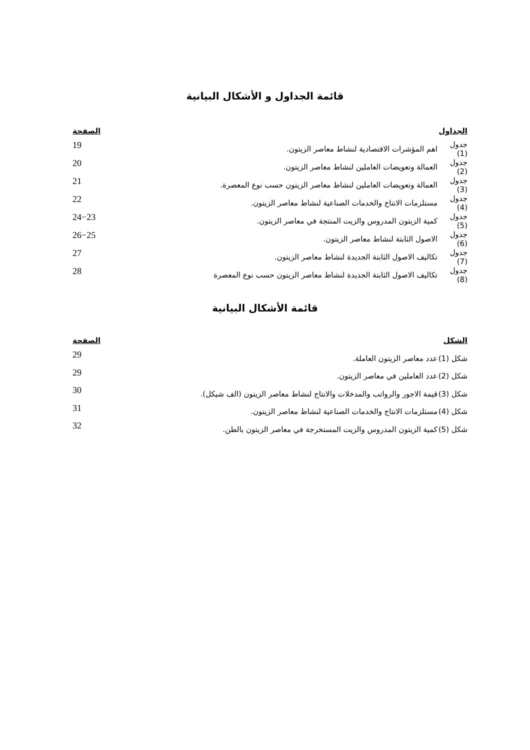قائمة الجداول و الأشكال البيانية
| الجداول | | الصفحة |
| --- | --- | --- |
| جدول (1) | اهم المؤشرات الاقتصادية لنشاط معاصر الزيتون. | 19 |
| جدول (2) | العمالة وتعويضات العاملين لنشاط معاصر الزيتون. | 20 |
| جدول (3) | العمالة وتعويضات العاملين لنشاط معاصر الزيتون حسب نوع المعصرة. | 21 |
| جدول (4) | مستلزمات الانتاج والخدمات الصناعية لنشاط معاصر الزيتون. | 22 |
| جدول (5) | كمية الزيتون المدروس والزيت المنتجة في معاصر الزيتون. | 24−23 |
| جدول (6) | الاصول الثابتة لنشاط معاصر الزيتون. | 26−25 |
| جدول (7) | تكاليف الاصول الثابتة الجديدة لنشاط معاصر الزيتون. | 27 |
| جدول (8) | تكاليف الاصول الثابتة الجديدة لنشاط معاصر الزيتون حسب نوع المعصرة | 28 |
قائمة الأشكال البيانية
| الشكل | | الصفحة |
| --- | --- | --- |
| شكل (1) | عدد معاصر الزيتون العاملة. | 29 |
| شكل (2) | عدد العاملين في معاصر الزيتون. | 29 |
| شكل (3) | قيمة الاجور والرواتب والمدخلات والانتاج لنشاط معاصر الزيتون (الف شيكل). | 30 |
| شكل (4) | مستلزمات الانتاج والخدمات الصناعية لنشاط معاصر الزيتون. | 31 |
| شكل (5) | كمية الزيتون المدروس والزيت المستخرجة في معاصر الزيتون بالطن. | 32 |